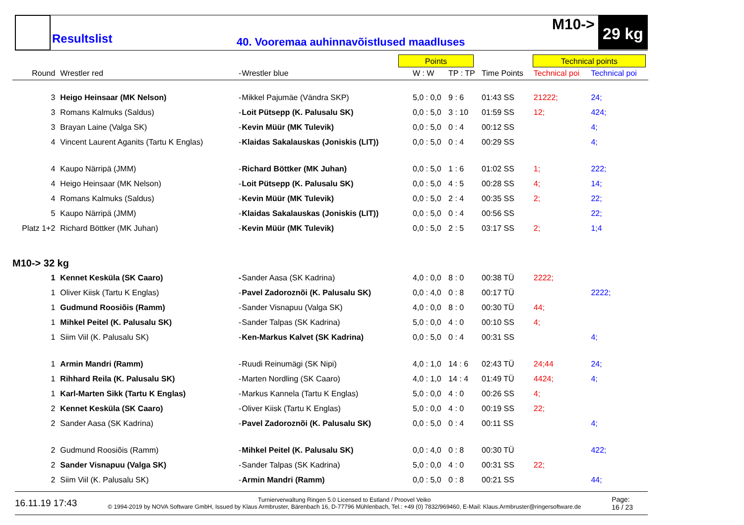Resultslist
40. Vooremaa auhinnavõistlused maadluses
M10-> 29 kg
Points Technical points
| Round | Wrestler red | - | Wrestler blue | W : W | TP : TP | Time Points | Technical poi | Technical poi |
| --- | --- | --- | --- | --- | --- | --- | --- | --- |
| 3 | Heigo Heinsaar (MK Nelson) | - | Mikkel Pajumäe (Vändra SKP) | 5,0 : 0,0 | 9 : 6 | 01:43 SS | 21222; | 24; |
| 3 | Romans Kalmuks (Saldus) | - | Loit Pütsepp (K. Palusalu SK) | 0,0 : 5,0 | 3 : 10 | 01:59 SS | 12; | 424; |
| 3 | Brayan Laine (Valga SK) | - | Kevin Müür (MK Tulevik) | 0,0 : 5,0 | 0 : 4 | 00:12 SS | | 4; |
| 4 | Vincent Laurent Aganits (Tartu K Englas) | - | Klaidas Sakalauskas (Joniskis (LIT)) | 0,0 : 5,0 | 0 : 4 | 00:29 SS | | 4; |
| 4 | Kaupo Närripä (JMM) | - | Richard Böttker (MK Juhan) | 0,0 : 5,0 | 1 : 6 | 01:02 SS | 1; | 222; |
| 4 | Heigo Heinsaar (MK Nelson) | - | Loit Pütsepp (K. Palusalu SK) | 0,0 : 5,0 | 4 : 5 | 00:28 SS | 4; | 14; |
| 4 | Romans Kalmuks (Saldus) | - | Kevin Müür (MK Tulevik) | 0,0 : 5,0 | 2 : 4 | 00:35 SS | 2; | 22; |
| 5 | Kaupo Närripä (JMM) | - | Klaidas Sakalauskas (Joniskis (LIT)) | 0,0 : 5,0 | 0 : 4 | 00:56 SS | | 22; |
| Platz 1+2 | Richard Böttker (MK Juhan) | - | Kevin Müür (MK Tulevik) | 0,0 : 5,0 | 2 : 5 | 03:17 SS | 2; | 1;4 |
| M10-> 32 kg | | | | | | | | |
| 1 | Kennet Kesküla (SK Caaro) | - | Sander Aasa (SK Kadrina) | 4,0 : 0,0 | 8 : 0 | 00:38 TÜ | 2222; | |
| 1 | Oliver Kiisk (Tartu K Englas) | - | Pavel Zadoroznõi (K. Palusalu SK) | 0,0 : 4,0 | 0 : 8 | 00:17 TÜ | | 2222; |
| 1 | Gudmund Roosiõis (Ramm) | - | Sander Visnapuu (Valga SK) | 4,0 : 0,0 | 8 : 0 | 00:30 TÜ | 44; | |
| 1 | Mihkel Peitel (K. Palusalu SK) | - | Sander Talpas (SK Kadrina) | 5,0 : 0,0 | 4 : 0 | 00:10 SS | 4; | |
| 1 | Siim Viil (K. Palusalu SK) | - | Ken-Markus Kalvet (SK Kadrina) | 0,0 : 5,0 | 0 : 4 | 00:31 SS | | 4; |
| 1 | Armin Mandri (Ramm) | - | Ruudi Reinumägi (SK Nipi) | 4,0 : 1,0 | 14 : 6 | 02:43 TÜ | 24;44 | 24; |
| 1 | Rihhard Reila (K. Palusalu SK) | - | Marten Nordling (SK Caaro) | 4,0 : 1,0 | 14 : 4 | 01:49 TÜ | 4424; | 4; |
| 1 | Karl-Marten Sikk (Tartu K Englas) | - | Markus Kannela (Tartu K Englas) | 5,0 : 0,0 | 4 : 0 | 00:26 SS | 4; | |
| 2 | Kennet Kesküla (SK Caaro) | - | Oliver Kiisk (Tartu K Englas) | 5,0 : 0,0 | 4 : 0 | 00:19 SS | 22; | |
| 2 | Sander Aasa (SK Kadrina) | - | Pavel Zadoroznõi (K. Palusalu SK) | 0,0 : 5,0 | 0 : 4 | 00:11 SS | | 4; |
| 2 | Gudmund Roosiõis (Ramm) | - | Mihkel Peitel (K. Palusalu SK) | 0,0 : 4,0 | 0 : 8 | 00:30 TÜ | | 422; |
| 2 | Sander Visnapuu (Valga SK) | - | Sander Talpas (SK Kadrina) | 5,0 : 0,0 | 4 : 0 | 00:31 SS | 22; | |
| 2 | Siim Viil (K. Palusalu SK) | - | Armin Mandri (Ramm) | 0,0 : 5,0 | 0 : 8 | 00:21 SS | | 44; |
16.11.19 17:43 Turnierverwaltung Ringen 5.0 Licensed to Estland / Proovel Veiko
© 1994-2019 by NOVA Software GmbH, Issued by Klaus Armbruster, Bärenbach 16, D-77796 Mühlenbach, Tel.: +49 (0) 7832/969460, E-Mail: Klaus.Armbruster@ringersoftware.de Page:
16 / 23